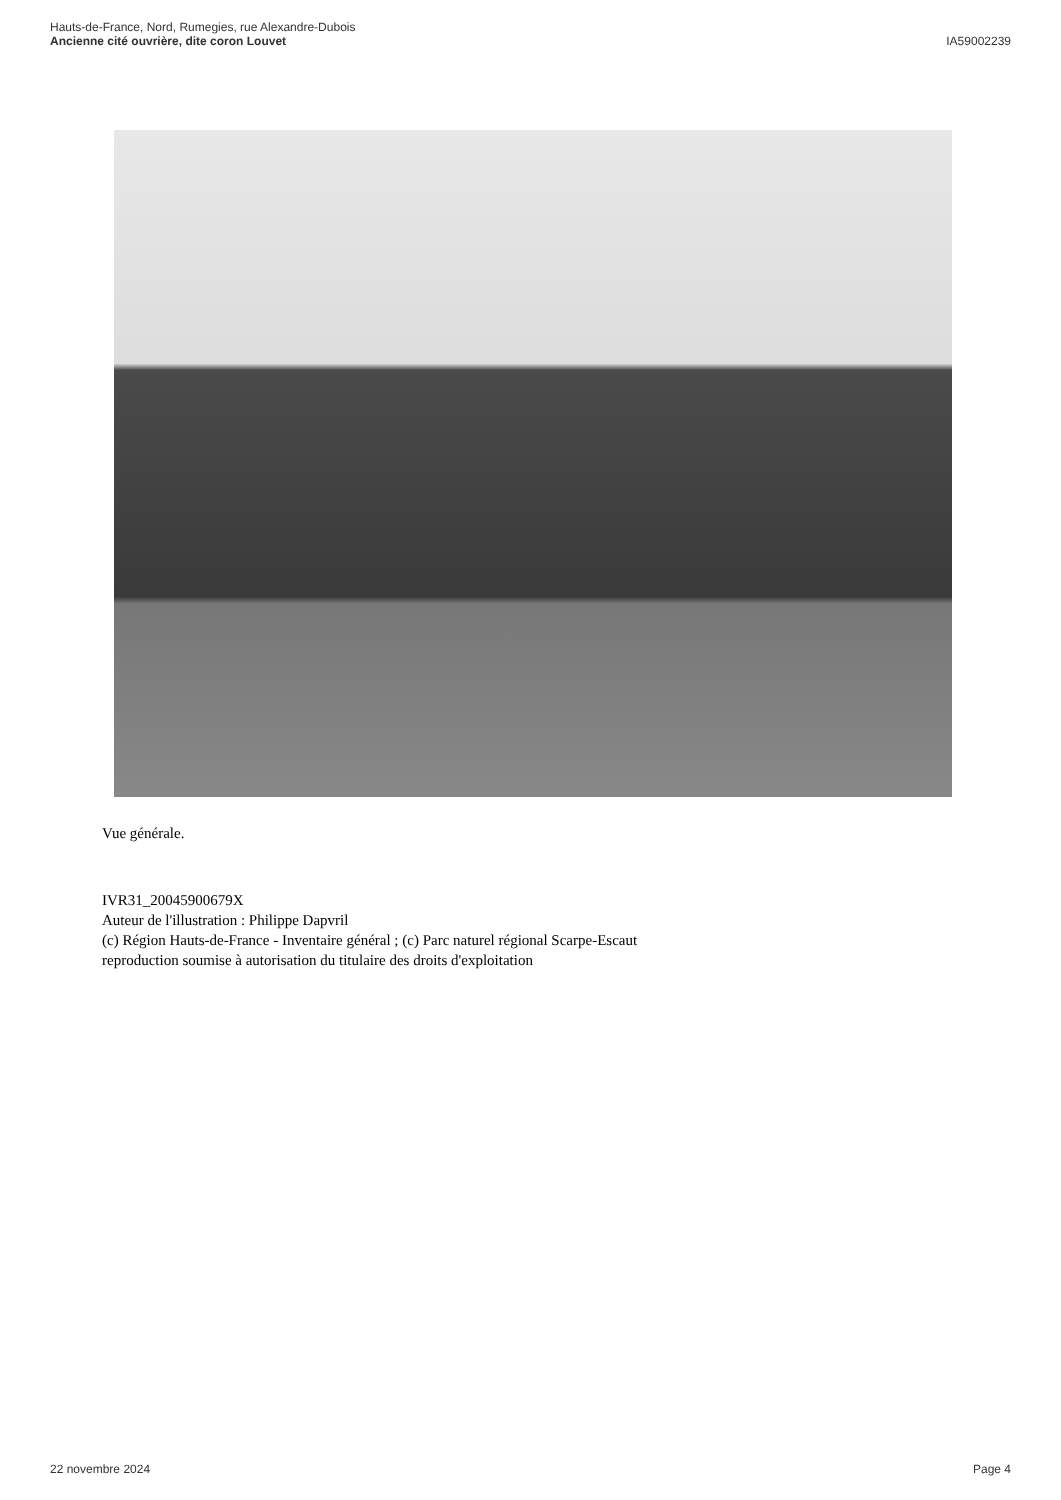Hauts-de-France, Nord, Rumegies, rue Alexandre-Dubois
Ancienne cité ouvrière, dite coron Louvet
IA59002239
Vue générale.
IVR31_20045900679X
Auteur de l'illustration : Philippe Dapvril
(c) Région Hauts-de-France - Inventaire général ; (c) Parc naturel régional Scarpe-Escaut
reproduction soumise à autorisation du titulaire des droits d'exploitation
22 novembre 2024 Page 4